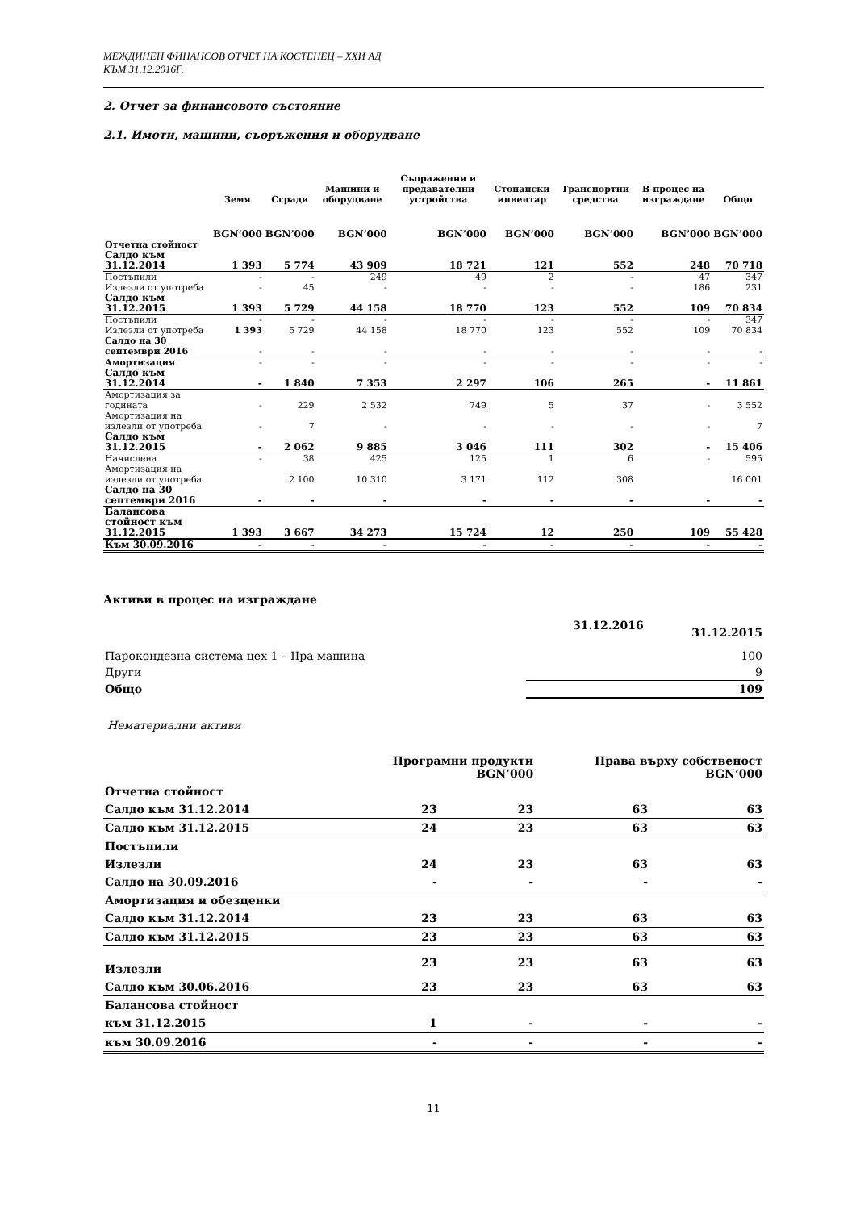МЕЖДИНЕН ФИНАНСОВ ОТЧЕТ НА КОСТЕНЕЦ – ХХИ АД
КЪМ 31.12.2016Г.
2. Отчет за финансовото състояние
2.1. Имоти, машини, съоръжения и оборудване
| | Земя | Сгради | Машини и оборудване | Съоражения и предавателни устройства | Стопански инвентар | Транспортни средства | В процес на изграждане | Общо |
| --- | --- | --- | --- | --- | --- | --- | --- | --- |
| | BGN’000 | BGN’000 | BGN’000 | BGN’000 | BGN’000 | BGN’000 | BGN’000 | BGN’000 |
| Отчетна стойност | | | | | | | | |
| Салдо към 31.12.2014 | 1 393 | 5 774 | 43 909 | 18 721 | 121 | 552 | 248 | 70 718 |
| Постъпили | - | - | 249 | 49 | 2 | - | 47 | 347 |
| Излезли от употреба | - | 45 | - | - | - | - | 186 | 231 |
| Салдо към 31.12.2015 | 1 393 | 5 729 | 44 158 | 18 770 | 123 | 552 | 109 | 70 834 |
| Постъпили | - | - | - | - | - | - | - | 347 |
| Излезли от употреба | 1 393 | 5 729 | 44 158 | 18 770 | 123 | 552 | 109 | 70 834 |
| Салдо на 30 септември 2016 | - | - | - | - | - | - | - | - |
| Амортизация | - | - | - | - | - | - | - | - |
| Салдо към 31.12.2014 | - | 1 840 | 7 353 | 2 297 | 106 | 265 | - | 11 861 |
| Амортизация за годината | - | 229 | 2 532 | 749 | 5 | 37 | - | 3 552 |
| Амортизация на излезли от употреба | - | 7 | - | - | - | - | - | 7 |
| Салдо към 31.12.2015 | - | 2 062 | 9 885 | 3 046 | 111 | 302 | - | 15 406 |
| Начислена | - | 38 | 425 | 125 | 1 | 6 | - | 595 |
| Амортизация на излезли от употреба | | 2 100 | 10 310 | 3 171 | 112 | 308 | | 16 001 |
| Салдо на 30 септември 2016 | - | - | - | - | - | - | - | - |
| Балансова стойност към 31.12.2015 | 1 393 | 3 667 | 34 273 | 15 724 | 12 | 250 | 109 | 55 428 |
| Към 30.09.2016 | - | - | - | - | - | - | - | - |
Активи в процес на изграждане
| | 31.12.2016 | 31.12.2015 |
| Парокондезна система цех 1 – IIра машина | | 100 |
| Други | | 9 |
| Общо | | 109 |
Нематериални активи
| | Програмни продукти BGN’000 | | Права върху собственост BGN’000 | |
| Отчетна стойност | | | | |
| Салдо към 31.12.2014 | 23 | 23 | 63 | 63 |
| Салдо към 31.12.2015 | 24 | 23 | 63 | 63 |
| Постъпили | | | | |
| Излезли | 24 | 23 | 63 | 63 |
| Салдо на 30.09.2016 | - | - | - | - |
| Амортизация и обезценки | | | | |
| Салдо към 31.12.2014 | 23 | 23 | 63 | 63 |
| Салдо към 31.12.2015 | 23 | 23 | 63 | 63 |
| Излезли | 23 | 23 | 63 | 63 |
| Салдо към 30.06.2016 | 23 | 23 | 63 | 63 |
| Балансова стойност | | | | |
| към 31.12.2015 | 1 | - | - | - |
| към 30.09.2016 | - | - | - | - |
11